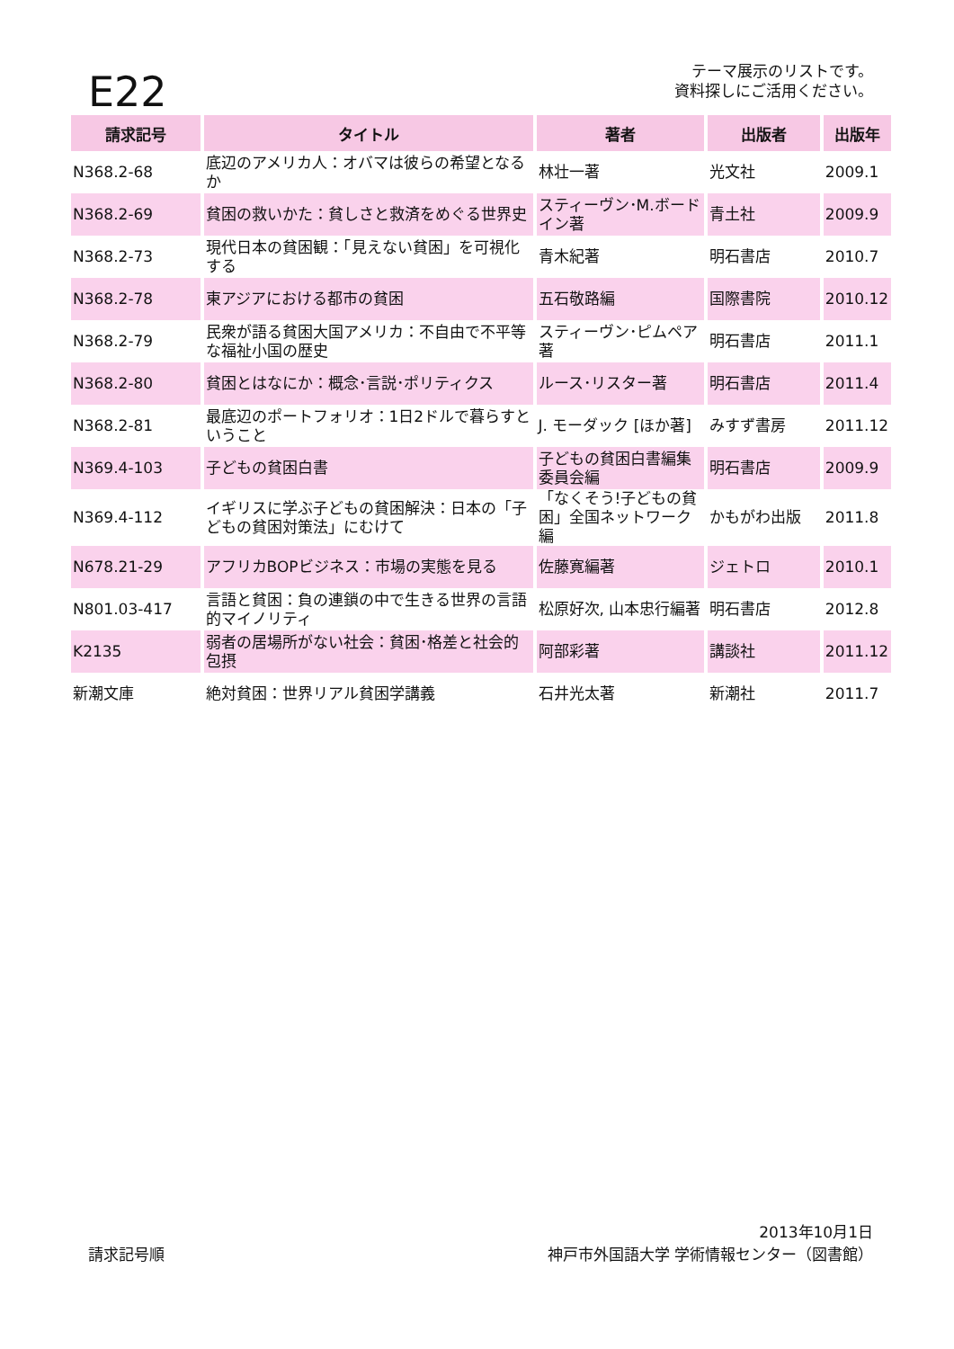E22
テーマ展示のリストです。
資料探しにご活用ください。
| 請求記号 | タイトル | 著者 | 出版者 | 出版年 |
| --- | --- | --- | --- | --- |
| N368.2-68 | 底辺のアメリカ人：オバマは彼らの希望となるか | 林壮一著 | 光文社 | 2009.1 |
| N368.2-69 | 貧困の救いかた：貧しさと救済をめぐる世界史 | スティーヴン･M.ボードイン著 | 青土社 | 2009.9 |
| N368.2-73 | 現代日本の貧困観：「見えない貧困」を可視化する | 青木紀著 | 明石書店 | 2010.7 |
| N368.2-78 | 東アジアにおける都市の貧困 | 五石敬路編 | 国際書院 | 2010.12 |
| N368.2-79 | 民衆が語る貧困大国アメリカ：不自由で不平等な福祉小国の歴史 | スティーヴン･ピムペア著 | 明石書店 | 2011.1 |
| N368.2-80 | 貧困とはなにか：概念･言説･ポリティクス | ルース･リスター著 | 明石書店 | 2011.4 |
| N368.2-81 | 最底辺のポートフォリオ：1日2ドルで暮らすということ | J. モーダック [ほか著] | みすず書房 | 2011.12 |
| N369.4-103 | 子どもの貧困白書 | 子どもの貧困白書編集委員会編 | 明石書店 | 2009.9 |
| N369.4-112 | イギリスに学ぶ子どもの貧困解決：日本の「子どもの貧困対策法」にむけて | 「なくそう!子どもの貧困」全国ネットワーク編 | かもがわ出版 | 2011.8 |
| N678.21-29 | アフリカBOPビジネス：市場の実態を見る | 佐藤寛編著 | ジェトロ | 2010.1 |
| N801.03-417 | 言語と貧困：負の連鎖の中で生きる世界の言語的マイノリティ | 松原好次, 山本忠行編著 | 明石書店 | 2012.8 |
| K2135 | 弱者の居場所がない社会：貧困･格差と社会的包摂 | 阿部彩著 | 講談社 | 2011.12 |
| 新潮文庫 | 絶対貧困：世界リアル貧困学講義 | 石井光太著 | 新潮社 | 2011.7 |
請求記号順
2013年10月1日
神戸市外国語大学 学術情報センター（図書館）